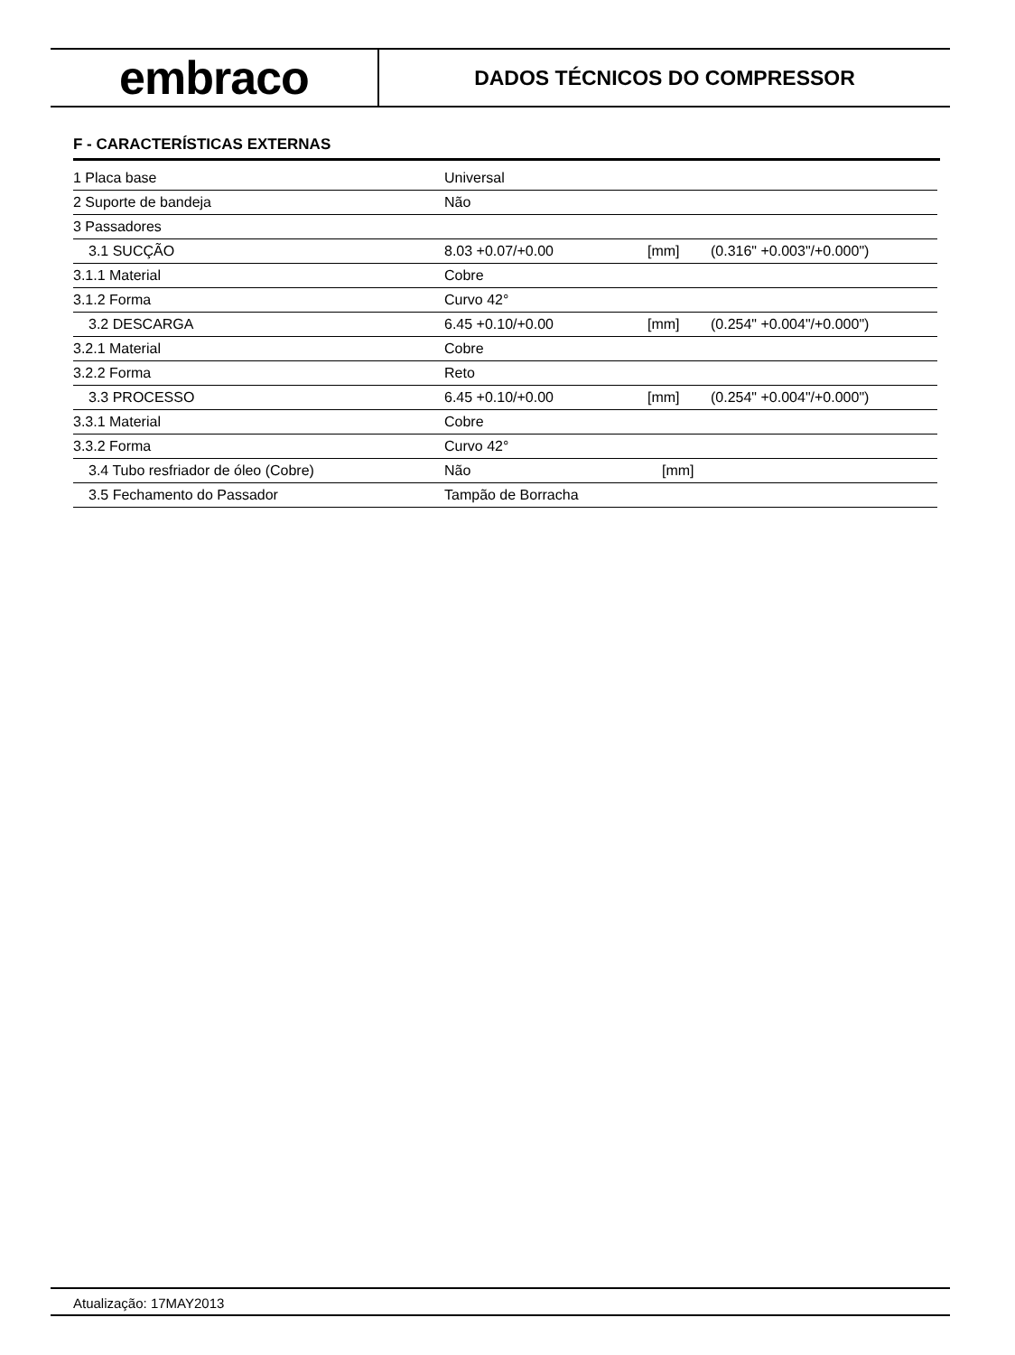embraco
DADOS TÉCNICOS DO COMPRESSOR
F - CARACTERÍSTICAS EXTERNAS
| 1 Placa base | Universal | | |
| 2 Suporte de bandeja | Não | | |
| 3 Passadores | | | |
| 3.1 SUCÇÃO | 8.03 +0.07/+0.00 | [mm] | (0.316" +0.003"/+0.000") |
| 3.1.1 Material | Cobre | | |
| 3.1.2 Forma | Curvo 42° | | |
| 3.2 DESCARGA | 6.45 +0.10/+0.00 | [mm] | (0.254" +0.004"/+0.000") |
| 3.2.1 Material | Cobre | | |
| 3.2.2 Forma | Reto | | |
| 3.3 PROCESSO | 6.45 +0.10/+0.00 | [mm] | (0.254" +0.004"/+0.000") |
| 3.3.1 Material | Cobre | | |
| 3.3.2 Forma | Curvo 42° | | |
| 3.4 Tubo resfriador de óleo (Cobre) | Não | [mm] | |
| 3.5 Fechamento do Passador | Tampão de Borracha | | |
Atualização: 17MAY2013